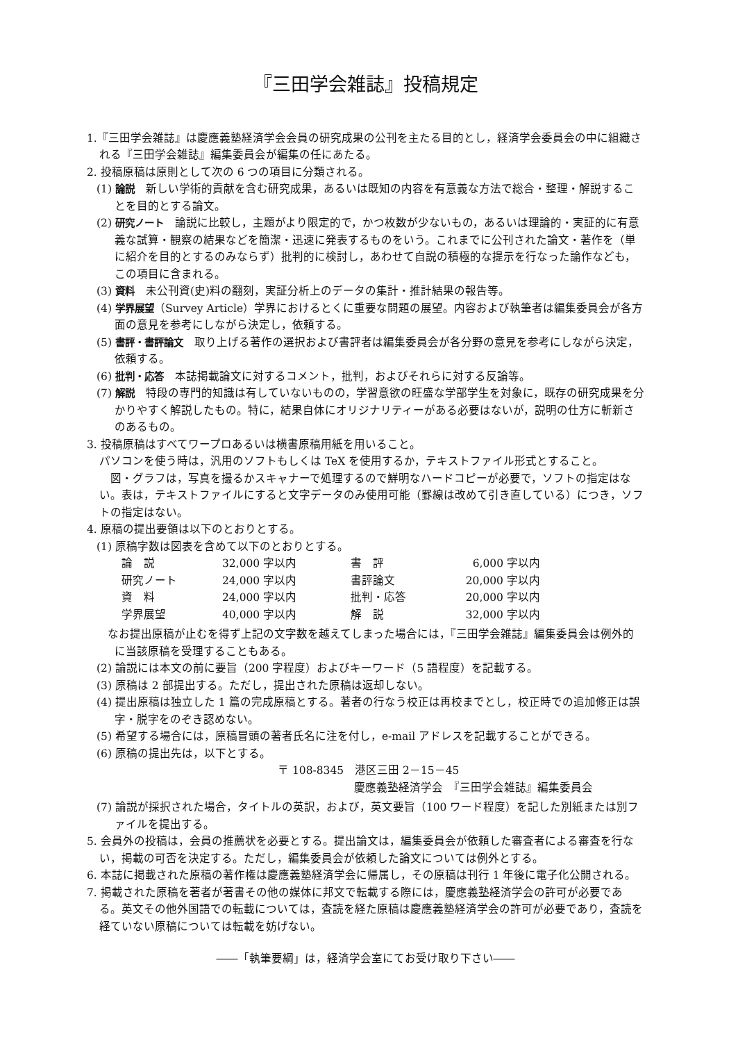『三田学会雑誌』投稿規定
1.『三田学会雑誌』は慶應義塾経済学会会員の研究成果の公刊を主たる目的とし，経済学会委員会の中に組織される『三田学会雑誌』編集委員会が編集の任にあたる。
2. 投稿原稿は原則として次の 6 つの項目に分類される。
(1) 論説　新しい学術的貢献を含む研究成果，あるいは既知の内容を有意義な方法で総合・整理・解説することを目的とする論文。
(2) 研究ノート　論説に比較し，主題がより限定的で，かつ枚数が少ないもの，あるいは理論的・実証的に有意義な試算・観察の結果などを簡潔・迅速に発表するものをいう。これまでに公刊された論文・著作を（単に紹介を目的とするのみならず）批判的に検討し，あわせて自説の積極的な提示を行なった論作なども，この項目に含まれる。
(3) 資料　未公刊資(史)料の翻刻，実証分析上のデータの集計・推計結果の報告等。
(4) 学界展望（Survey Article）学界におけるとくに重要な問題の展望。内容および執筆者は編集委員会が各方面の意見を参考にしながら決定し，依頼する。
(5) 書評・書評論文　取り上げる著作の選択および書評者は編集委員会が各分野の意見を参考にしながら決定，依頼する。
(6) 批判・応答　本誌掲載論文に対するコメント，批判，およびそれらに対する反論等。
(7) 解説　特段の専門的知識は有していないものの，学習意欲の旺盛な学部学生を対象に，既存の研究成果を分かりやすく解説したもの。特に，結果自体にオリジナリティーがある必要はないが，説明の仕方に斬新さのあるもの。
3. 投稿原稿はすべてワープロあるいは横書原稿用紙を用いること。
パソコンを使う時は，汎用のソフトもしくは TeX を使用するか，テキストファイル形式とすること。
　図・グラフは，写真を撮るかスキャナーで処理するので鮮明なハードコピーが必要で，ソフトの指定はない。表は，テキストファイルにすると文字データのみ使用可能（罫線は改めて引き直している）につき，ソフトの指定はない。
4. 原稿の提出要領は以下のとおりとする。
(1) 原稿字数は図表を含めて以下のとおりとする。
| 論 説 | 32,000 字以内 | 書 評 | 6,000 | 字以内 |
| 研究ノート | 24,000 字以内 | 書評論文 | 20,000 | 字以内 |
| 資 料 | 24,000 字以内 | 批判・応答 | 20,000 | 字以内 |
| 学界展望 | 40,000 字以内 | 解 説 | 32,000 | 字以内 |
　なお提出原稿が止むを得ず上記の文字数を越えてしまった場合には，『三田学会雑誌』編集委員会は例外的に当該原稿を受理することもある。
(2) 論説には本文の前に要旨（200 字程度）およびキーワード（5 語程度）を記載する。
(3) 原稿は 2 部提出する。ただし，提出された原稿は返却しない。
(4) 提出原稿は独立した 1 篇の完成原稿とする。著者の行なう校正は再校までとし，校正時での追加修正は誤字・脱字をのぞき認めない。
(5) 希望する場合には，原稿冒頭の著者氏名に注を付し，e-mail アドレスを記載することができる。
(6) 原稿の提出先は，以下とする。
〒 108-8345　港区三田 2－15－45
慶應義塾経済学会　『三田学会雑誌』編集委員会
(7) 論説が採択された場合，タイトルの英訳，および，英文要旨（100 ワード程度）を記した別紙または別ファイルを提出する。
5. 会員外の投稿は，会員の推薦状を必要とする。提出論文は，編集委員会が依頼した審査者による審査を行ない，掲載の可否を決定する。ただし，編集委員会が依頼した論文については例外とする。
6. 本誌に掲載された原稿の著作権は慶應義塾経済学会に帰属し，その原稿は刊行 1 年後に電子化公開される。
7. 掲載された原稿を著者が著書その他の媒体に邦文で転載する際には，慶應義塾経済学会の許可が必要である。英文その他外国語での転載については，査読を経た原稿は慶應義塾経済学会の許可が必要であり，査読を経ていない原稿については転載を妨げない。
――「執筆要綱」は，経済学会室にてお受け取り下さい――